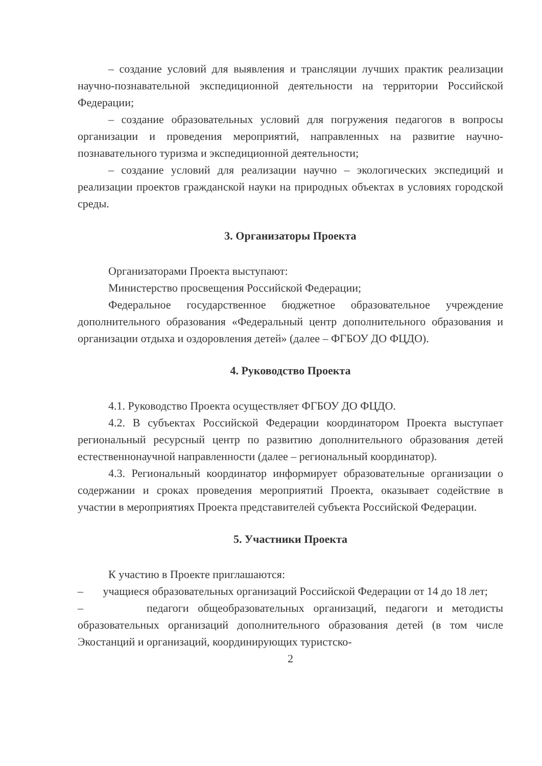– создание условий для выявления и трансляции лучших практик реализации научно-познавательной экспедиционной деятельности на территории Российской Федерации;
– создание образовательных условий для погружения педагогов в вопросы организации и проведения мероприятий, направленных на развитие научно-познавательного туризма и экспедиционной деятельности;
– создание условий для реализации научно – экологических экспедиций и реализации проектов гражданской науки на природных объектах в условиях городской среды.
3. Организаторы Проекта
Организаторами Проекта выступают:
Министерство просвещения Российской Федерации;
Федеральное государственное бюджетное образовательное учреждение дополнительного образования «Федеральный центр дополнительного образования и организации отдыха и оздоровления детей» (далее – ФГБОУ ДО ФЦДО).
4. Руководство Проекта
4.1. Руководство Проекта осуществляет ФГБОУ ДО ФЦДО.
4.2. В субъектах Российской Федерации координатором Проекта выступает региональный ресурсный центр по развитию дополнительного образования детей естественнонаучной направленности (далее – региональный координатор).
4.3. Региональный координатор информирует образовательные организации о содержании и сроках проведения мероприятий Проекта, оказывает содействие в участии в мероприятиях Проекта представителей субъекта Российской Федерации.
5. Участники Проекта
К участию в Проекте приглашаются:
– учащиеся образовательных организаций Российской Федерации от 14 до 18 лет;
– педагоги общеобразовательных организаций, педагоги и методисты образовательных организаций дополнительного образования детей (в том числе Экостанций и организаций, координирующих туристско-
2